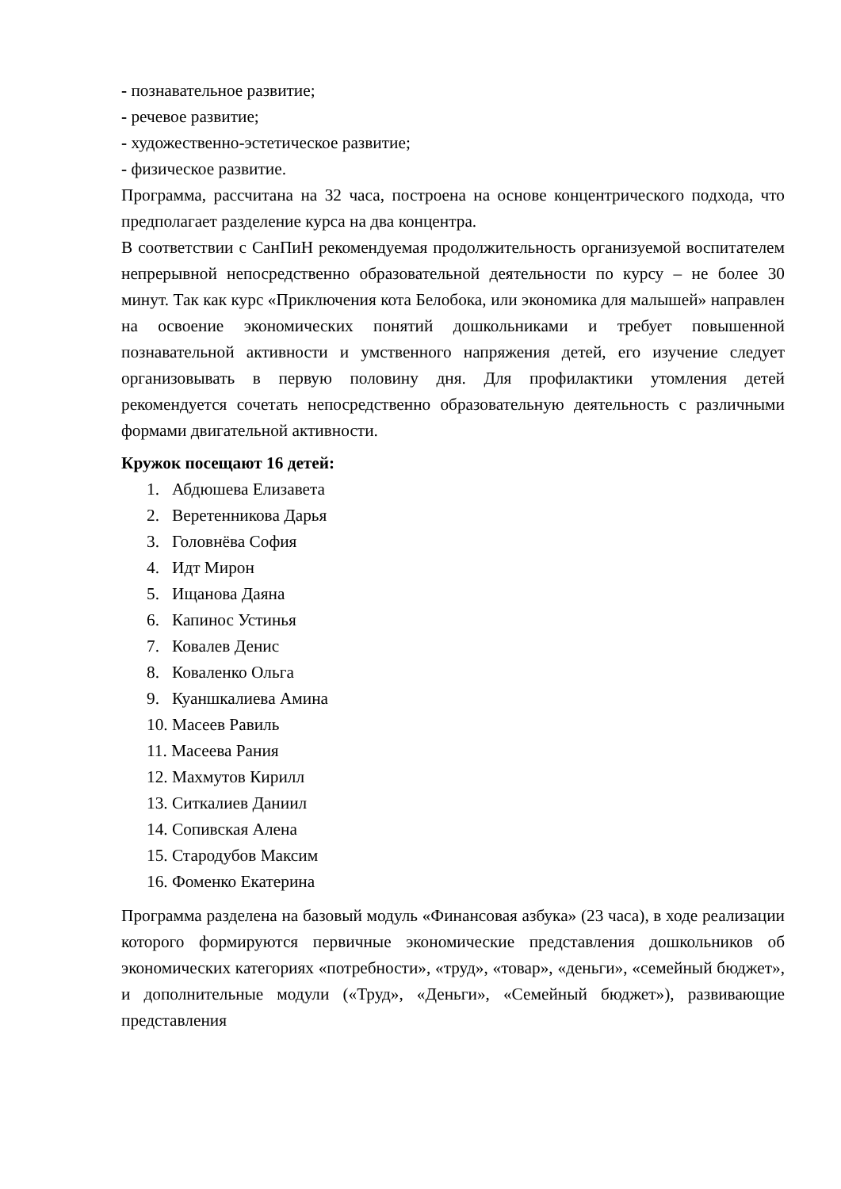- познавательное развитие;
- речевое развитие;
- художественно-эстетическое развитие;
- физическое развитие.
Программа, рассчитана на 32 часа, построена на основе концентрического подхода, что предполагает разделение курса на два концентра.
В соответствии с СанПиН рекомендуемая продолжительность организуемой воспитателем непрерывной непосредственно образовательной деятельности по курсу – не более 30 минут. Так как курс «Приключения кота Белобока, или экономика для малышей» направлен на освоение экономических понятий дошкольниками и требует повышенной познавательной активности и умственного напряжения детей, его изучение следует организовывать в первую половину дня. Для профилактики утомления детей рекомендуется сочетать непосредственно образовательную деятельность с различными формами двигательной активности.
Кружок посещают 16 детей:
1. Абдюшева Елизавета
2. Веретенникова Дарья
3. Головнёва София
4. Идт Мирон
5. Ищанова Даяна
6. Капинос Устинья
7. Ковалев Денис
8. Коваленко Ольга
9. Куаншкалиева Амина
10. Масеев Равиль
11. Масеева Рания
12. Махмутов Кирилл
13. Ситкалиев Даниил
14. Сопивская Алена
15. Стародубов Максим
16. Фоменко Екатерина
Программа разделена на базовый модуль «Финансовая азбука» (23 часа), в ходе реализации которого формируются первичные экономические представления дошкольников об экономических категориях «потребности», «труд», «товар», «деньги», «семейный бюджет», и дополнительные модули («Труд», «Деньги», «Семейный бюджет»), развивающие представления